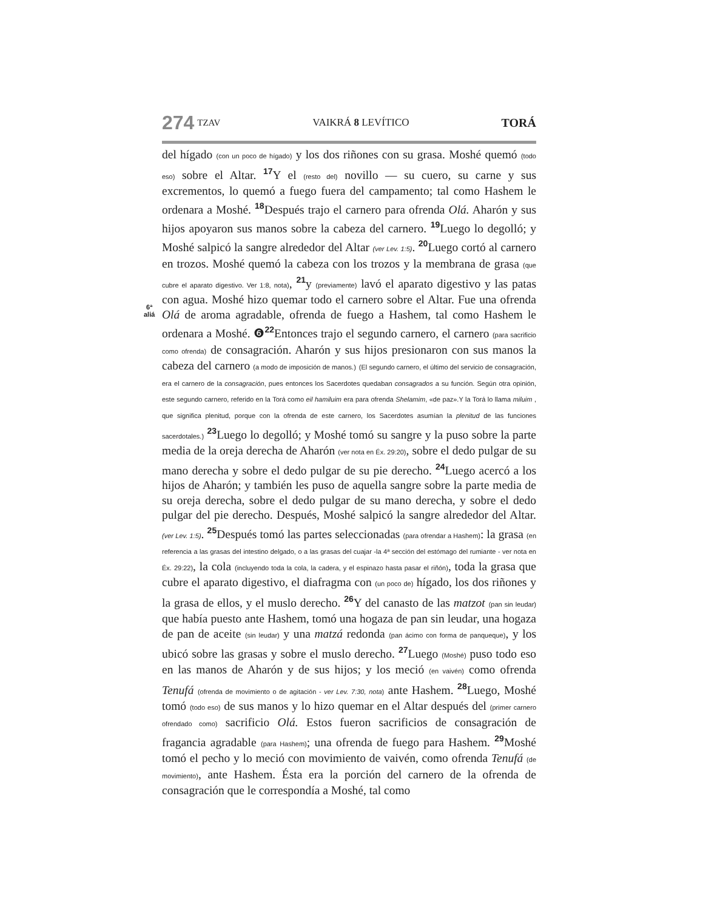274 TZAV VAIKRÁ 8 LEVÍTICO
TORÁ
6ª
aliá
del hígado (con un poco de hígado) y los dos riñones con su grasa. Moshé quemó (todo eso) sobre el Altar. <sup>17</sup>Y el (resto del) novillo — su cuero, su carne y sus excrementos, lo quemó a fuego fuera del campamento; tal como Hashem le ordenara a Moshé. <sup>18</sup>Después trajo el carnero para ofrenda Olá. Aharón y sus hijos apoyaron sus manos sobre la cabeza del carnero. <sup>19</sup>Luego lo degolló; y Moshé salpicó la sangre alrededor del Altar (ver Lev. 1:5). <sup>20</sup>Luego cortó al carnero en trozos. Moshé quemó la cabeza con los trozos y la membrana de grasa (que cubre el aparato digestivo. Ver 1:8, nota), <sup>21</sup>y (previamente) lavó el aparato digestivo y las patas con agua. Moshé hizo quemar todo el carnero sobre el Altar. Fue una ofrenda Olá de aroma agradable, ofrenda de fuego a Hashem, tal como Hashem le ordenara a Moshé. ❻<sup>22</sup>Entonces trajo el segundo carnero, el carnero (para sacrificio como ofrenda) de consagración. Aharón y sus hijos presionaron con sus manos la cabeza del carnero (a modo de imposición de manos.) (El segundo carnero, el último del servicio de consagración, era el carnero de la consagración, pues entonces los Sacerdotes quedaban consagrados a su función. Según otra opinión, este segundo carnero, referido en la Torá como eil hamiluim era para ofrenda Shelamim, «de paz».Y la Torá lo llama miluim , que significa plenitud, porque con la ofrenda de este carnero, los Sacerdotes asumían la plenitud de las funciones sacerdotales.) <sup>23</sup>Luego lo degolló; y Moshé tomó su sangre y la puso sobre la parte media de la oreja derecha de Aharón (ver nota en Éx. 29:20), sobre el dedo pulgar de su mano derecha y sobre el dedo pulgar de su pie derecho. <sup>24</sup>Luego acercó a los hijos de Aharón; y también les puso de aquella sangre sobre la parte media de su oreja derecha, sobre el dedo pulgar de su mano derecha, y sobre el dedo pulgar del pie derecho. Después, Moshé salpicó la sangre alrededor del Altar. (ver Lev. 1:5). <sup>25</sup>Después tomó las partes seleccionadas (para ofrendar a Hashem): la grasa (en referencia a las grasas del intestino delgado, o a las grasas del cuajar -la 4ª sección del estómago del rumiante - ver nota en Éx. 29:22), la cola (incluyendo toda la cola, la cadera, y el espinazo hasta pasar el riñón), toda la grasa que cubre el aparato digestivo, el diafragma con (un poco de) hígado, los dos riñones y la grasa de ellos, y el muslo derecho. <sup>26</sup>Y del canasto de las matzot (pan sin leudar) que había puesto ante Hashem, tomó una hogaza de pan sin leudar, una hogaza de pan de aceite (sin leudar) y una matzá redonda (pan ácimo con forma de panqueque), y los ubicó sobre las grasas y sobre el muslo derecho. <sup>27</sup>Luego (Moshé) puso todo eso en las manos de Aharón y de sus hijos; y los meció (en vaivén) como ofrenda Tenufá (ofrenda de movimiento o de agitación - ver Lev. 7:30, nota) ante Hashem. <sup>28</sup>Luego, Moshé tomó (todo eso) de sus manos y lo hizo quemar en el Altar después del (primer carnero ofrendado como) sacrificio Olá. Estos fueron sacrificios de consagración de fragancia agradable (para Hashem); una ofrenda de fuego para Hashem. <sup>29</sup>Moshé tomó el pecho y lo meció con movimiento de vaivén, como ofrenda Tenufá (de movimiento), ante Hashem. Ésta era la porción del carnero de la ofrenda de consagración que le correspondía a Moshé, tal como